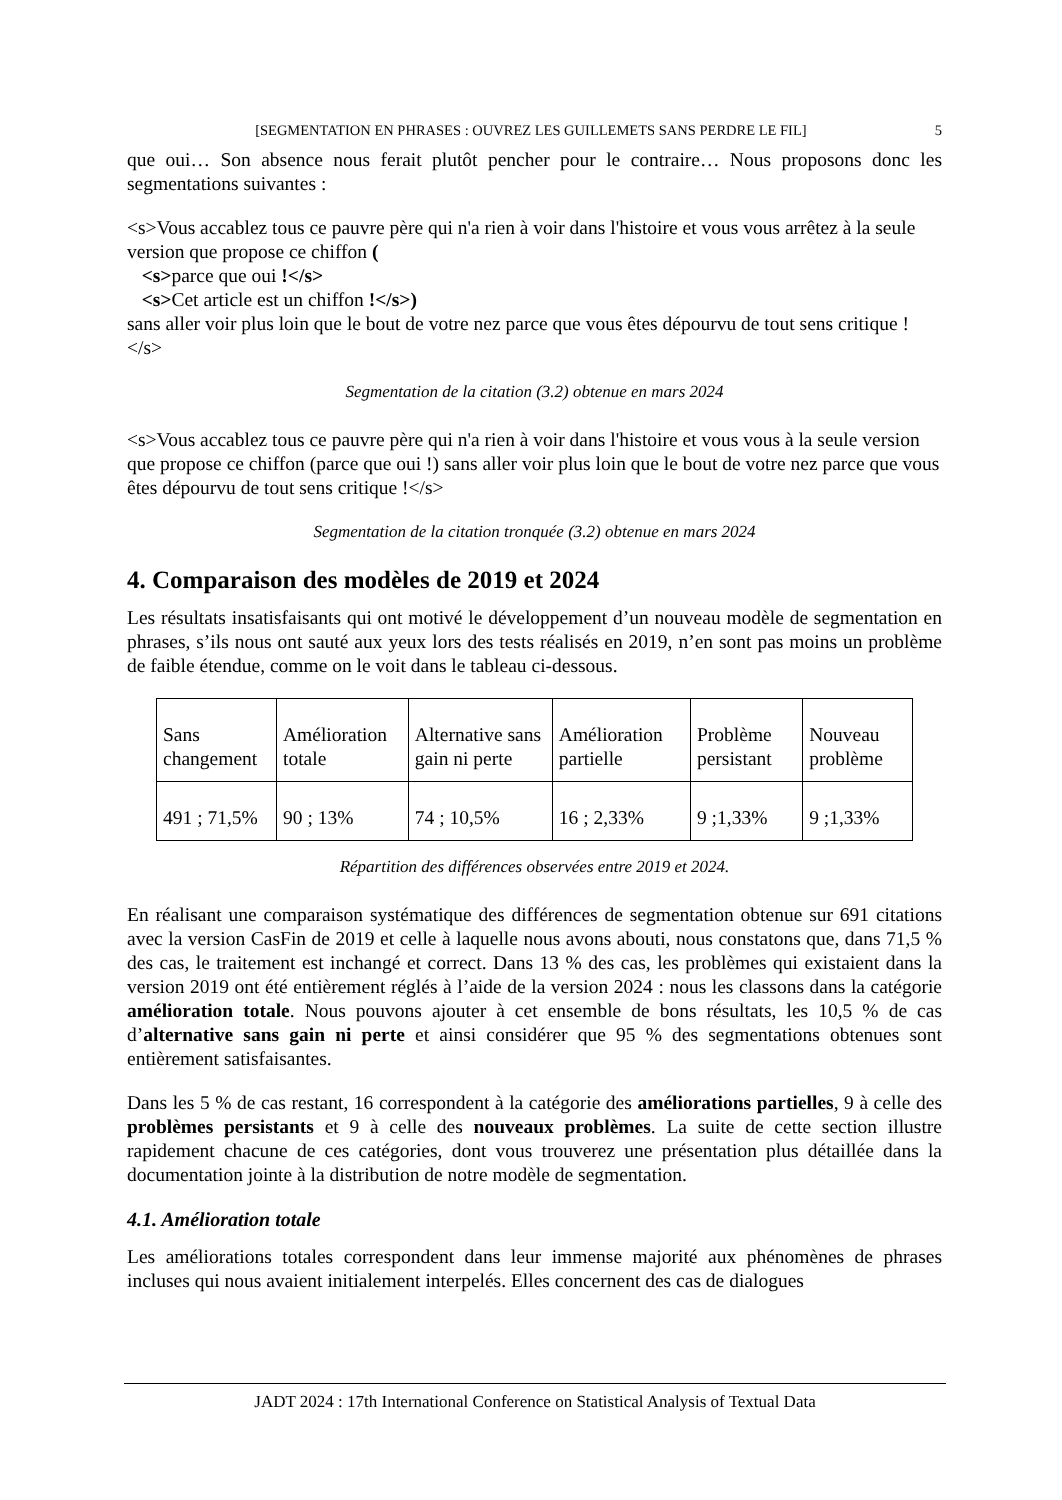[SEGMENTATION EN PHRASES : OUVREZ LES GUILLEMETS SANS PERDRE LE FIL] 5
que oui… Son absence nous ferait plutôt pencher pour le contraire… Nous proposons donc les segmentations suivantes :
<s>Vous accablez tous ce pauvre père qui n'a rien à voir dans l'histoire et vous vous arrêtez à la seule version que propose ce chiffon (
<s>parce que oui !</s>
<s>Cet article est un chiffon !</s>)
sans aller voir plus loin que le bout de votre nez parce que vous êtes dépourvu de tout sens critique !</s>
Segmentation de la citation (3.2) obtenue en mars 2024
<s>Vous accablez tous ce pauvre père qui n'a rien à voir dans l'histoire et vous vous à la seule version que propose ce chiffon (parce que oui !) sans aller voir plus loin que le bout de votre nez parce que vous êtes dépourvu de tout sens critique !</s>
Segmentation de la citation tronquée (3.2) obtenue en mars 2024
4. Comparaison des modèles de 2019 et 2024
Les résultats insatisfaisants qui ont motivé le développement d’un nouveau modèle de segmentation en phrases, s’ils nous ont sauté aux yeux lors des tests réalisés en 2019, n’en sont pas moins un problème de faible étendue, comme on le voit dans le tableau ci-dessous.
| Sans changement | Amélioration totale | Alternative sans gain ni perte | Amélioration partielle | Problème persistant | Nouveau problème |
| 491 ; 71,5% | 90 ; 13% | 74 ; 10,5% | 16 ; 2,33% | 9 ;1,33% | 9 ;1,33% |
Répartition des différences observées entre 2019 et 2024.
En réalisant une comparaison systématique des différences de segmentation obtenue sur 691 citations avec la version CasFin de 2019 et celle à laquelle nous avons abouti, nous constatons que, dans 71,5 % des cas, le traitement est inchangé et correct. Dans 13 % des cas, les problèmes qui existaient dans la version 2019 ont été entièrement réglés à l’aide de la version 2024 : nous les classons dans la catégorie amélioration totale. Nous pouvons ajouter à cet ensemble de bons résultats, les 10,5 % de cas d’alternative sans gain ni perte et ainsi considérer que 95 % des segmentations obtenues sont entièrement satisfaisantes.
Dans les 5 % de cas restant, 16 correspondent à la catégorie des améliorations partielles, 9 à celle des problèmes persistants et 9 à celle des nouveaux problèmes. La suite de cette section illustre rapidement chacune de ces catégories, dont vous trouverez une présentation plus détaillée dans la documentation jointe à la distribution de notre modèle de segmentation.
4.1. Amélioration totale
Les améliorations totales correspondent dans leur immense majorité aux phénomènes de phrases incluses qui nous avaient initialement interpelés. Elles concernent des cas de dialogues
JADT 2024 : 17th International Conference on Statistical Analysis of Textual Data